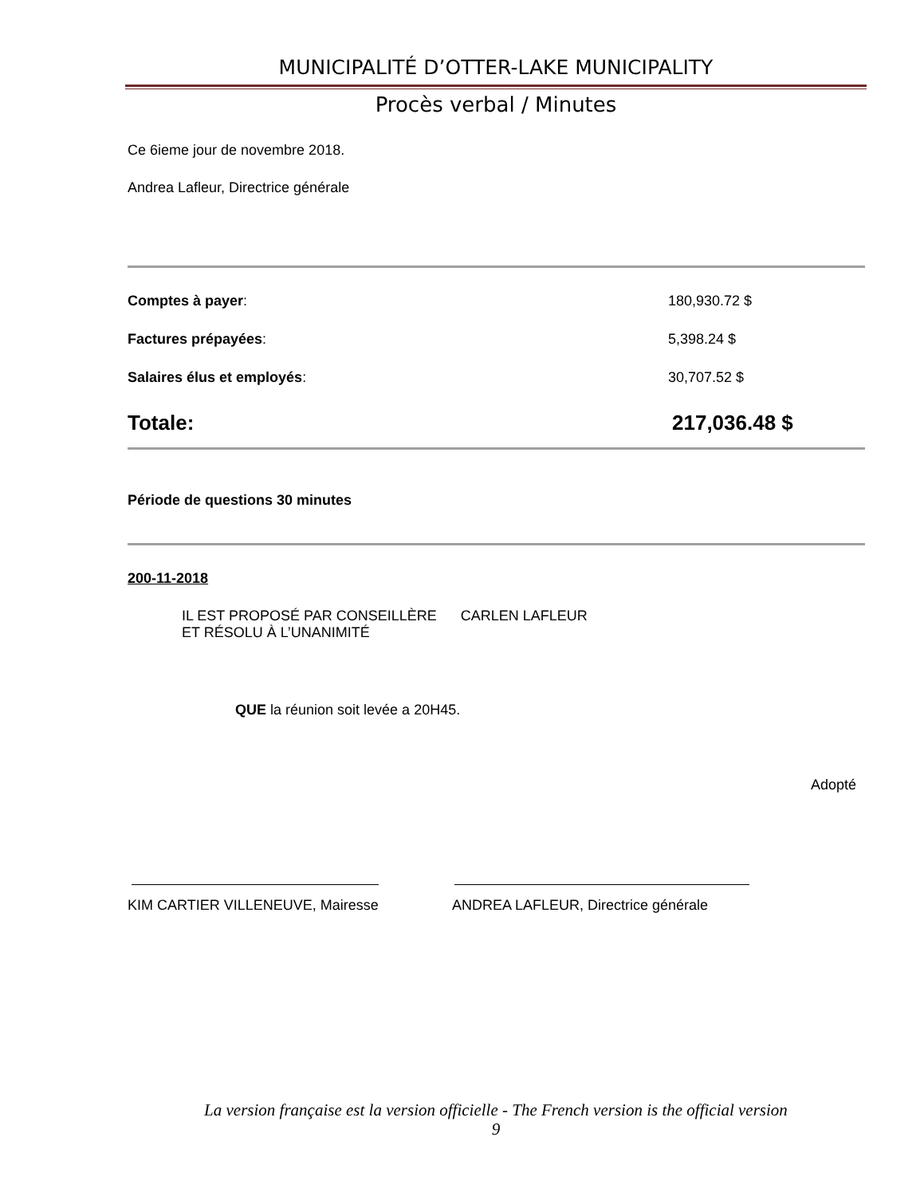MUNICIPALITÉ D’OTTER-LAKE MUNICIPALITY
Procès verbal / Minutes
Ce 6ieme jour de novembre 2018.
Andrea Lafleur, Directrice générale
Comptes à payer: 180,930.72 $
Factures prépayées: 5,398.24 $
Salaires élus et employés: 30,707.52 $
Totale: 217,036.48 $
Période de questions 30 minutes
200-11-2018
IL EST PROPOSÉ PAR CONSEILLÈRE CARLEN LAFLEUR
ET RÉSOLU À L’UNANIMITÉ
QUE la réunion soit levée a 20H45.
Adopté
KIM CARTIER VILLENEUVE, Mairesse
ANDREA LAFLEUR, Directrice générale
La version française est la version officielle - The French version is the official version
9